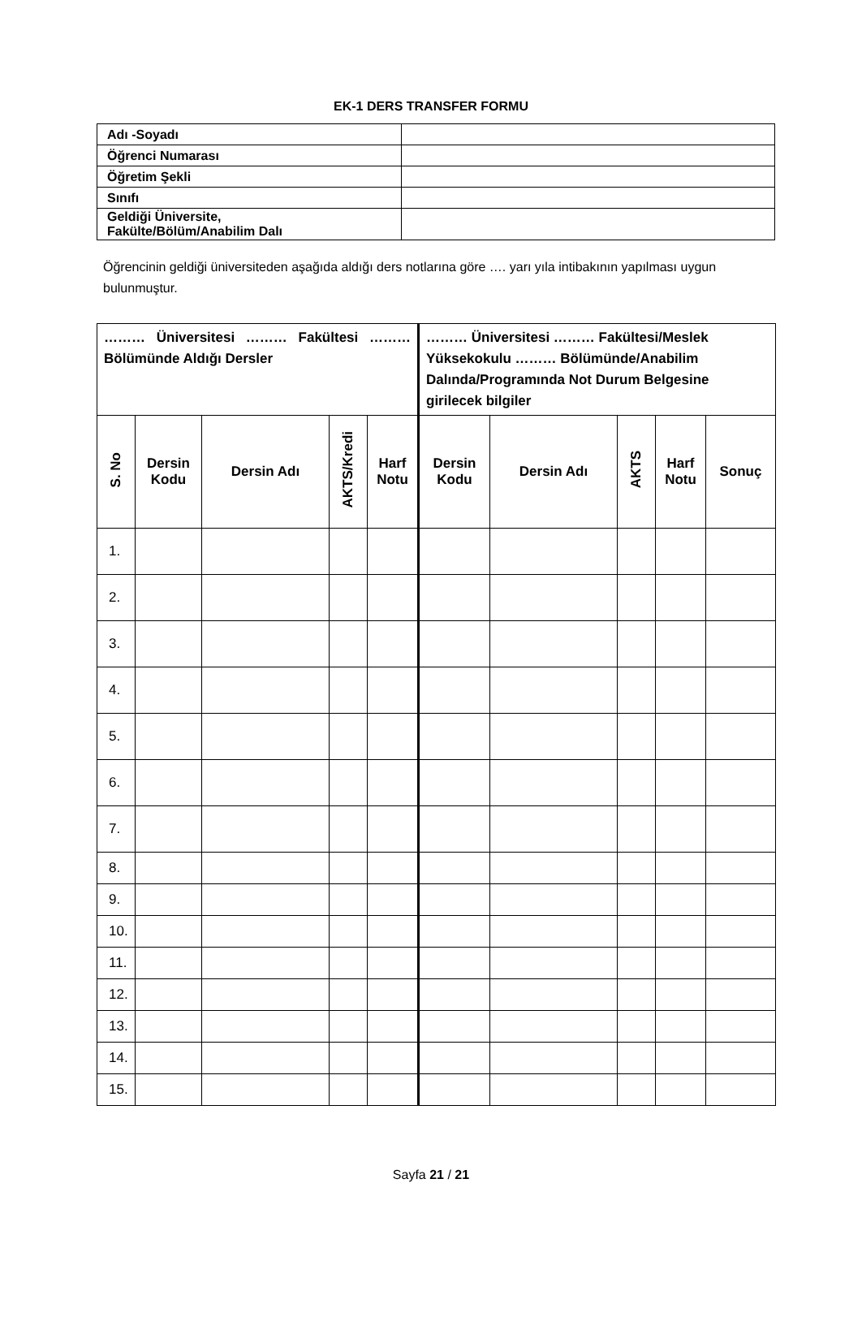EK-1 DERS TRANSFER FORMU
| Adı -Soyadı | |
| Öğrenci Numarası | |
| Öğretim Şekli | |
| Sınıfı | |
| Geldiği Üniversite, Fakülte/Bölüm/Anabilim Dalı | |
Öğrencinin geldiği üniversiteden aşağıda aldığı ders notlarına göre …. yarı yıla intibakının yapılması uygun bulunmuştur.
| ……… Üniversitesi ……… Fakültesi ……… Bölümünde Aldığı Dersler | | | | | ……… Üniversitesi ……… Fakültesi/Meslek Yüksekokulu ……… Bölümünde/Anabilim Dalında/Programında Not Durum Belgesine girilecek bilgiler | | | | |
| --- | --- | --- | --- | --- | --- | --- | --- | --- | --- |
| S. No | Dersin Kodu | Dersin Adı | AKTS/Kredi | Harf Notu | Dersin Kodu | Dersin Adı | AKTS | Harf Notu | Sonuç |
| 1. | | | | | | | | | |
| 2. | | | | | | | | | |
| 3. | | | | | | | | | |
| 4. | | | | | | | | | |
| 5. | | | | | | | | | |
| 6. | | | | | | | | | |
| 7. | | | | | | | | | |
| 8. | | | | | | | | | |
| 9. | | | | | | | | | |
| 10. | | | | | | | | | |
| 11. | | | | | | | | | |
| 12. | | | | | | | | | |
| 13. | | | | | | | | | |
| 14. | | | | | | | | | |
| 15. | | | | | | | | | |
Sayfa 21 / 21